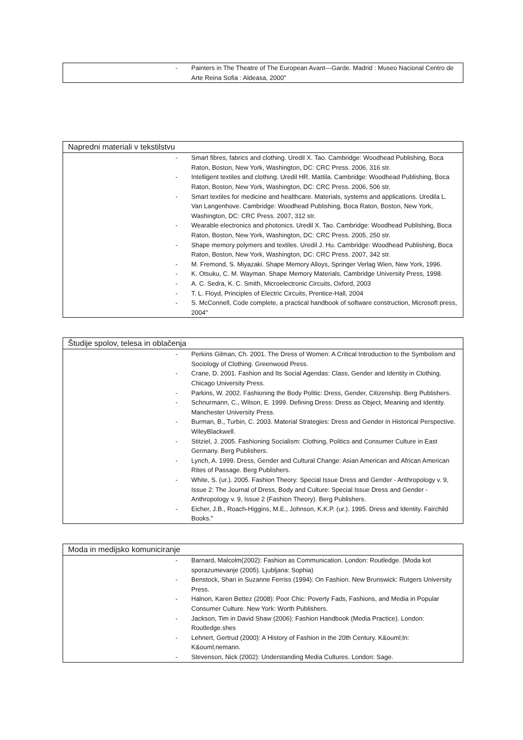- Painters in The Theatre of The European Avant---Garde. Madrid : Museo Nacional Centro de Arte Reina Sofia : Aldeasa, 2000"
Napredni materiali v tekstilstvu
- Smart fibres, fabrics and clothing. Uredil X. Tao. Cambridge: Woodhead Publishing, Boca Raton, Boston, New York, Washington, DC: CRC Press. 2006, 316 str.
- Intelligent textiles and clothing. Uredil HR. Mattila. Cambridge: Woodhead Publishing, Boca Raton, Boston, New York, Washington, DC: CRC Press. 2006, 506 str.
- Smart textiles for medicine and healthcare. Materials, systems and applications. Uredila L. Van Langenhove. Cambridge: Woodhead Publishing, Boca Raton, Boston, New York, Washington, DC: CRC Press. 2007, 312 str.
- Wearable electronics and photonics. Uredil X. Tao. Cambridge: Woodhead Publishing, Boca Raton, Boston, New York, Washington, DC: CRC Press. 2005, 250 str.
- Shape memory polymers and textiles. Uredil J. Hu. Cambridge: Woodhead Publishing, Boca Raton, Boston, New York, Washington, DC: CRC Press. 2007, 342 str.
- M. Fremond, S. Miyazaki. Shape Memory Alloys, Springer Verlag Wien, New York, 1996.
- K. Otsuku, C. M. Wayman. Shape Memory Materials, Cambridge University Press, 1998.
- A. C. Sedra, K. C. Smith, Microelectronic Circuits, Oxford, 2003
- T. L. Floyd, Principles of Electric Circuits, Prentice-Hall, 2004
- S. McConnell, Code complete, a practical handbook of software construction, Microsoft press, 2004"
Študije spolov, telesa in oblačenja
- Perkins Gilman, Ch. 2001. The Dress of Women: A Critical Introduction to the Symbolism and Sociology of Clothing. Greenwood Press.
- Crane, D. 2001. Fashion and Its Social Agendas: Class, Gender and Identity in Clothing. Chicago University Press.
- Parkins, W. 2002. Fashioning the Body Politic: Dress, Gender, Citizenship. Berg Publishers.
- Schnurmann, C., Wilson, E. 1999. Defining Dress: Dress as Object, Meaning and Identity. Manchester University Press.
- Burman, B., Turbin, C. 2003. Material Strategies: Dress and Gender in Historical Perspective. WileyBlackwell.
- Stitziel, J. 2005. Fashioning Socialism: Clothing, Politics and Consumer Culture in East Germany. Berg Publishers.
- Lynch, A. 1999. Dress, Gender and Cultural Change: Asian American and African American Rites of Passage. Berg Publishers.
- White, S. (ur.). 2005. Fashion Theory: Special Issue Dress and Gender - Anthropology v. 9, Issue 2: The Journal of Dress, Body and Culture: Special Issue Dress and Gender - Anthropology v. 9, Issue 2 (Fashion Theory). Berg Publishers.
- Eicher, J.B., Roach-Higgins, M.E., Johnson, K.K.P. (ur.). 1995. Dress and Identity. Fairchild Books."
Moda in medijsko komuniciranje
- Barnard, Malcolm(2002): Fashion as Communication. London: Routledge. (Moda kot sporazumevanje (2005). Ljubljana: Sophia)
- Benstock, Shari in Suzanne Ferriss (1994): On Fashion. New Brunswick: Rutgers University Press.
- Halnon, Karen Bettez (2008): Poor Chic: Poverty Fads, Fashions, and Media in Popular Consumer Culture. New York: Worth Publishers.
- Jackson, Tim in David Shaw (2006): Fashion Handbook (Media Practice). London: Routledge.shes
- Lehnert, Gertrud (2000): A History of Fashion in the 20th Century. K&ouml;ln: K&ouml;nemann.
- Stevenson, Nick (2002): Understanding Media Cultures. London: Sage.